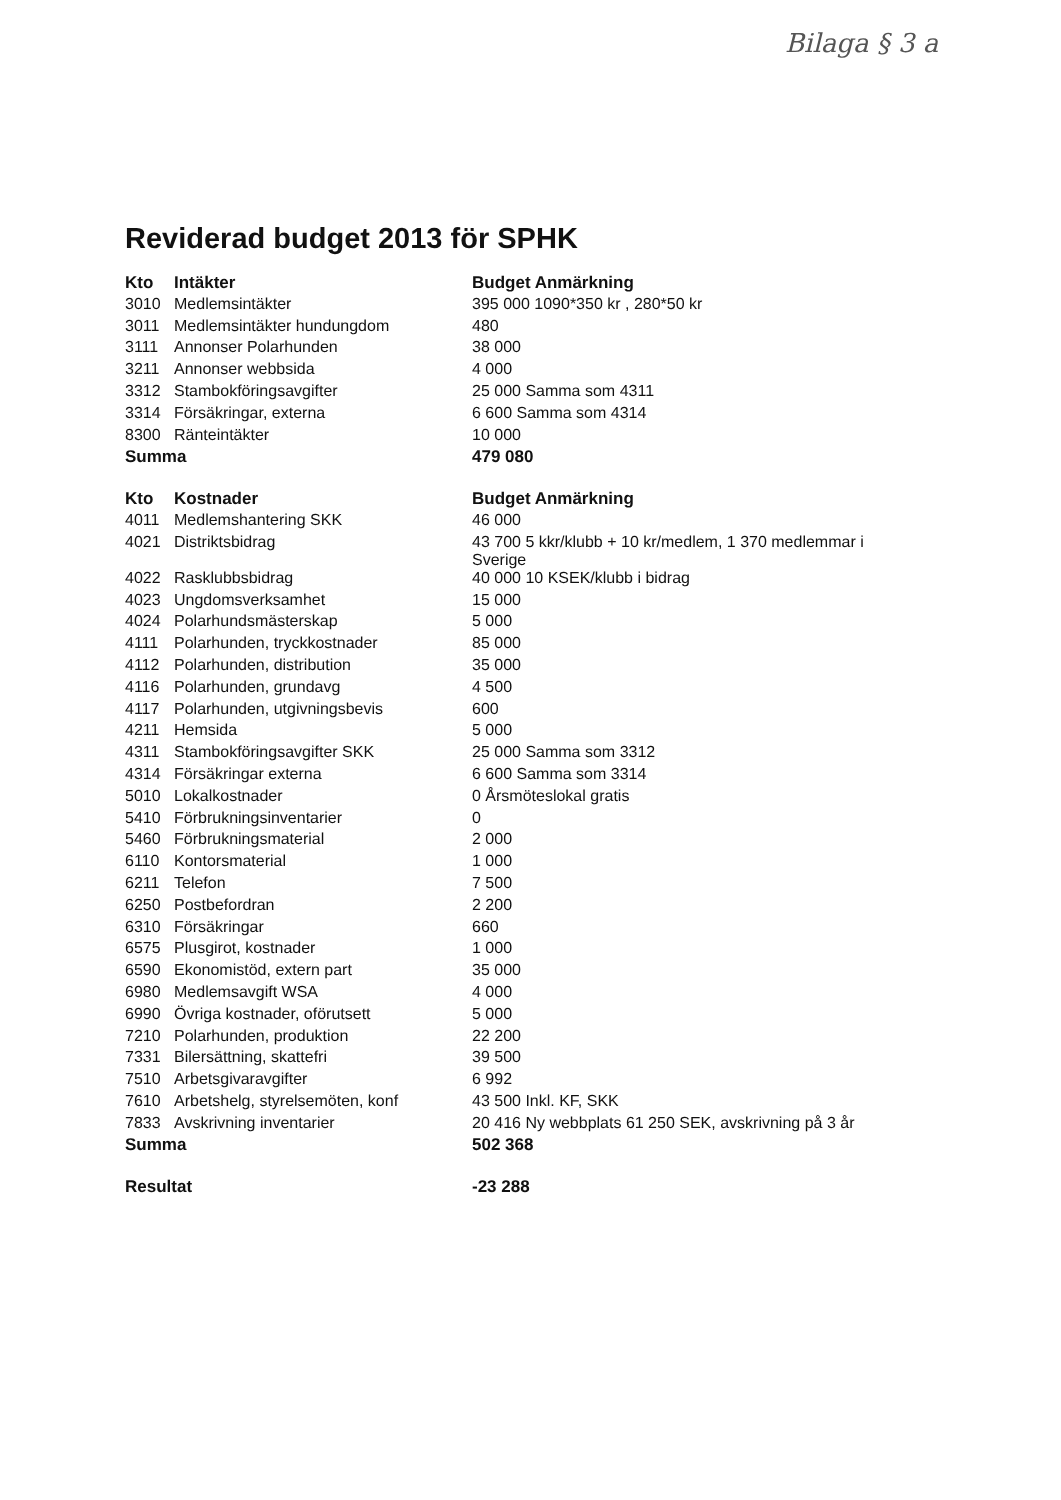Bilaga § 3 a
Reviderad budget 2013 för SPHK
| Kto | Intäkter | Budget Anmärkning |
| --- | --- | --- |
| 3010 | Medlemsintäkter | 395 000 1090*350 kr , 280*50 kr |
| 3011 | Medlemsintäkter hundungdom | 480 |
| 3111 | Annonser Polarhunden | 38 000 |
| 3211 | Annonser webbsida | 4 000 |
| 3312 | Stambokföringsavgifter | 25 000 Samma som 4311 |
| 3314 | Försäkringar, externa | 6 600 Samma som 4314 |
| 8300 | Ränteintäkter | 10 000 |
| Summa | | 479 080 |
| Kto | Kostnader | Budget Anmärkning |
| 4011 | Medlemshantering SKK | 46 000 |
| 4021 | Distriktsbidrag | 43 700 5 kkr/klubb + 10 kr/medlem, 1 370 medlemmar i Sverige |
| 4022 | Rasklubbsbidrag | 40 000 10 KSEK/klubb i bidrag |
| 4023 | Ungdomsverksamhet | 15 000 |
| 4024 | Polarhundsmästerskap | 5 000 |
| 4111 | Polarhunden, tryckkostnader | 85 000 |
| 4112 | Polarhunden, distribution | 35 000 |
| 4116 | Polarhunden, grundavg | 4 500 |
| 4117 | Polarhunden, utgivningsbevis | 600 |
| 4211 | Hemsida | 5 000 |
| 4311 | Stambokföringsavgifter SKK | 25 000 Samma som 3312 |
| 4314 | Försäkringar externa | 6 600 Samma som 3314 |
| 5010 | Lokalkostnader | 0 Årsmöteslokal gratis |
| 5410 | Förbrukningsinventarier | 0 |
| 5460 | Förbrukningsmaterial | 2 000 |
| 6110 | Kontorsmaterial | 1 000 |
| 6211 | Telefon | 7 500 |
| 6250 | Postbefordran | 2 200 |
| 6310 | Försäkringar | 660 |
| 6575 | Plusgirot, kostnader | 1 000 |
| 6590 | Ekonomistöd, extern part | 35 000 |
| 6980 | Medlemsavgift WSA | 4 000 |
| 6990 | Övriga kostnader, oförutsett | 5 000 |
| 7210 | Polarhunden, produktion | 22 200 |
| 7331 | Bilersättning, skattefri | 39 500 |
| 7510 | Arbetsgivaravgifter | 6 992 |
| 7610 | Arbetshelg, styrelsemöten, konf | 43 500 Inkl. KF, SKK |
| 7833 | Avskrivning inventarier | 20 416 Ny webbplats 61 250 SEK, avskrivning på 3 år |
| Summa | | 502 368 |
| Resultat | | -23 288 |